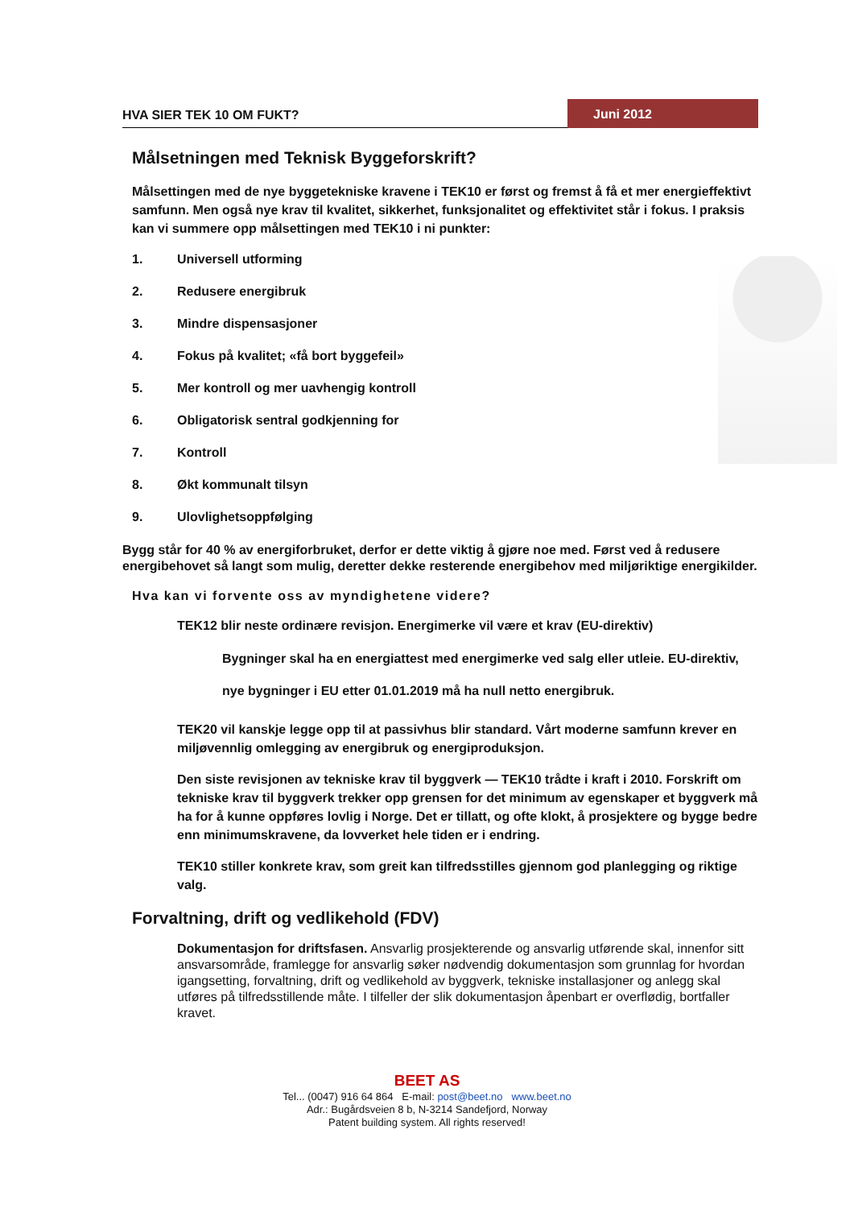HVA SIER TEK 10 OM FUKT?
Juni 2012
Målsetningen med Teknisk Byggeforskrift?
Målsettingen med de nye byggetekniske kravene i TEK10 er først og fremst å få et mer energieffektivt samfunn. Men også nye krav til kvalitet, sikkerhet, funksjonalitet og effektivitet står i fokus. I praksis kan vi summere opp målsettingen med TEK10 i ni punkter:
1. Universell utforming
2. Redusere energibruk
3. Mindre dispensasjoner
4. Fokus på kvalitet; «få bort byggefeil»
5. Mer kontroll og mer uavhengig kontroll
6. Obligatorisk sentral godkjenning for
7. Kontroll
8. Økt kommunalt tilsyn
9. Ulovlighetsoppfølging
Bygg står for 40 % av energiforbruket, derfor er dette viktig å gjøre noe med. Først ved å redusere energibehovet så langt som mulig, deretter dekke resterende energibehov med miljøriktige energikilder.
Hva kan vi forvente oss av myndighetene videre?
TEK12 blir neste ordinære revisjon. Energimerke vil være et krav (EU-direktiv)
Bygninger skal ha en energiattest med energimerke ved salg eller utleie. EU-direktiv, nye bygninger i EU etter 01.01.2019 må ha null netto energibruk.
TEK20 vil kanskje legge opp til at passivhus blir standard. Vårt moderne samfunn krever en miljøvennlig omlegging av energibruk og energiproduksjon.
Den siste revisjonen av tekniske krav til byggverk — TEK10 trådte i kraft i 2010. Forskrift om tekniske krav til byggverk trekker opp grensen for det minimum av egenskaper et byggverk må ha for å kunne oppføres lovlig i Norge. Det er tillatt, og ofte klokt, å prosjektere og bygge bedre enn minimumskravene, da lovverket hele tiden er i endring.
TEK10 stiller konkrete krav, som greit kan tilfredsstilles gjennom god planlegging og riktige valg.
Forvaltning, drift og vedlikehold (FDV)
Dokumentasjon for driftsfasen. Ansvarlig prosjekterende og ansvarlig utførende skal, innenfor sitt ansvarsområde, framlegge for ansvarlig søker nødvendig dokumentasjon som grunnlag for hvordan igangsetting, forvaltning, drift og vedlikehold av byggverk, tekniske installasjoner og anlegg skal utføres på tilfredsstillende måte. I tilfeller der slik dokumentasjon åpenbart er overflødig, bortfaller kravet.
BEET AS
Tel... (0047) 916 64 864 E-mail: post@beet.no www.beet.no
Adr.: Bugårdsveien 8 b, N-3214 Sandefjord, Norway
Patent building system. All rights reserved!